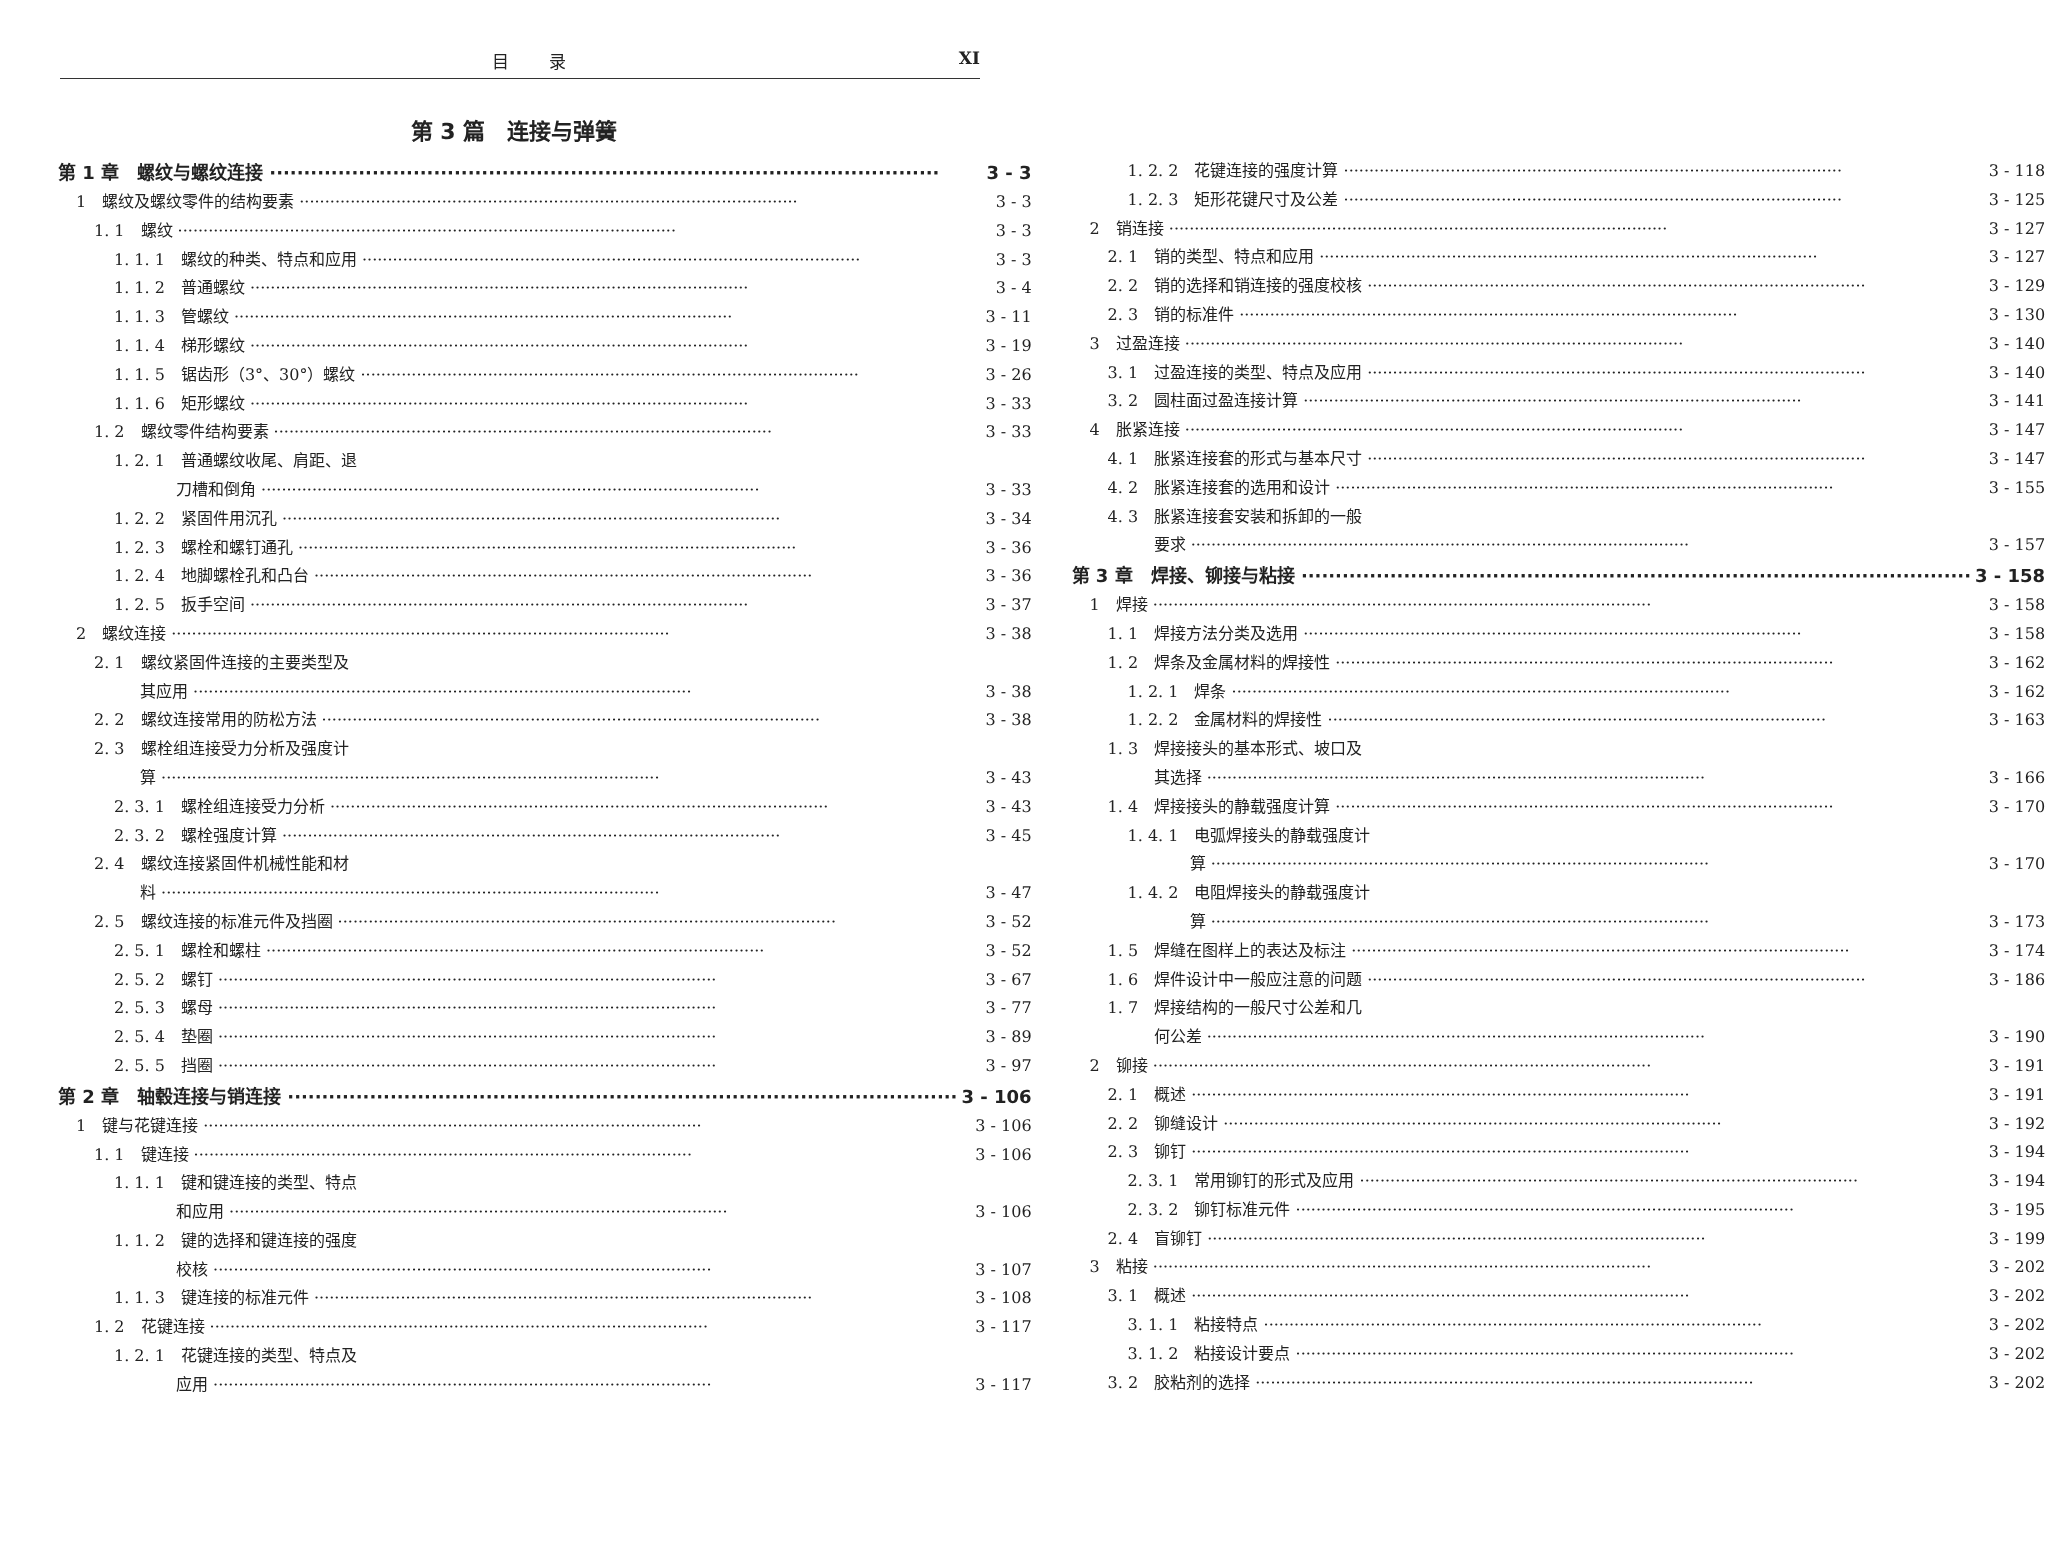目录 XI
第 3 篇　连接与弹簧
第 1 章　螺纹与螺纹连接 3 - 3
1　螺纹及螺纹零件的结构要素 3 - 3
1. 1　螺纹 3 - 3
1. 1. 1　螺纹的种类、特点和应用 3 - 3
1. 1. 2　普通螺纹 3 - 4
1. 1. 3　管螺纹 3 - 11
1. 1. 4　梯形螺纹 3 - 19
1. 1. 5　锯齿形（3°、30°）螺纹 3 - 26
1. 1. 6　矩形螺纹 3 - 33
1. 2　螺纹零件结构要素 3 - 33
1. 2. 1　普通螺纹收尾、肩距、退
刀槽和倒角 3 - 33
1. 2. 2　紧固件用沉孔 3 - 34
1. 2. 3　螺栓和螺钉通孔 3 - 36
1. 2. 4　地脚螺栓孔和凸台 3 - 36
1. 2. 5　扳手空间 3 - 37
2　螺纹连接 3 - 38
2. 1　螺纹紧固件连接的主要类型及
其应用 3 - 38
2. 2　螺纹连接常用的防松方法 3 - 38
2. 3　螺栓组连接受力分析及强度计
算 3 - 43
2. 3. 1　螺栓组连接受力分析 3 - 43
2. 3. 2　螺栓强度计算 3 - 45
2. 4　螺纹连接紧固件机械性能和材
料 3 - 47
2. 5　螺纹连接的标准元件及挡圈 3 - 52
2. 5. 1　螺栓和螺柱 3 - 52
2. 5. 2　螺钉 3 - 67
2. 5. 3　螺母 3 - 77
2. 5. 4　垫圈 3 - 89
2. 5. 5　挡圈 3 - 97
第 2 章　轴毂连接与销连接 3 - 106
1　键与花键连接 3 - 106
1. 1　键连接 3 - 106
1. 1. 1　键和键连接的类型、特点
和应用 3 - 106
1. 1. 2　键的选择和键连接的强度
校核 3 - 107
1. 1. 3　键连接的标准元件 3 - 108
1. 2　花键连接 3 - 117
1. 2. 1　花键连接的类型、特点及
应用 3 - 117
1. 2. 2　花键连接的强度计算 3 - 118
1. 2. 3　矩形花键尺寸及公差 3 - 125
2　销连接 3 - 127
2. 1　销的类型、特点和应用 3 - 127
2. 2　销的选择和销连接的强度校核 3 - 129
2. 3　销的标准件 3 - 130
3　过盈连接 3 - 140
3. 1　过盈连接的类型、特点及应用 3 - 140
3. 2　圆柱面过盈连接计算 3 - 141
4　胀紧连接 3 - 147
4. 1　胀紧连接套的形式与基本尺寸 3 - 147
4. 2　胀紧连接套的选用和设计 3 - 155
4. 3　胀紧连接套安装和拆卸的一般
要求 3 - 157
第 3 章　焊接、铆接与粘接 3 - 158
1　焊接 3 - 158
1. 1　焊接方法分类及选用 3 - 158
1. 2　焊条及金属材料的焊接性 3 - 162
1. 2. 1　焊条 3 - 162
1. 2. 2　金属材料的焊接性 3 - 163
1. 3　焊接接头的基本形式、坡口及
其选择 3 - 166
1. 4　焊接接头的静载强度计算 3 - 170
1. 4. 1　电弧焊接头的静载强度计
算 3 - 170
1. 4. 2　电阻焊接头的静载强度计
算 3 - 173
1. 5　焊缝在图样上的表达及标注 3 - 174
1. 6　焊件设计中一般应注意的问题 3 - 186
1. 7　焊接结构的一般尺寸公差和几
何公差 3 - 190
2　铆接 3 - 191
2. 1　概述 3 - 191
2. 2　铆缝设计 3 - 192
2. 3　铆钉 3 - 194
2. 3. 1　常用铆钉的形式及应用 3 - 194
2. 3. 2　铆钉标准元件 3 - 195
2. 4　盲铆钉 3 - 199
3　粘接 3 - 202
3. 1　概述 3 - 202
3. 1. 1　粘接特点 3 - 202
3. 1. 2　粘接设计要点 3 - 202
3. 2　胶粘剂的选择 3 - 202